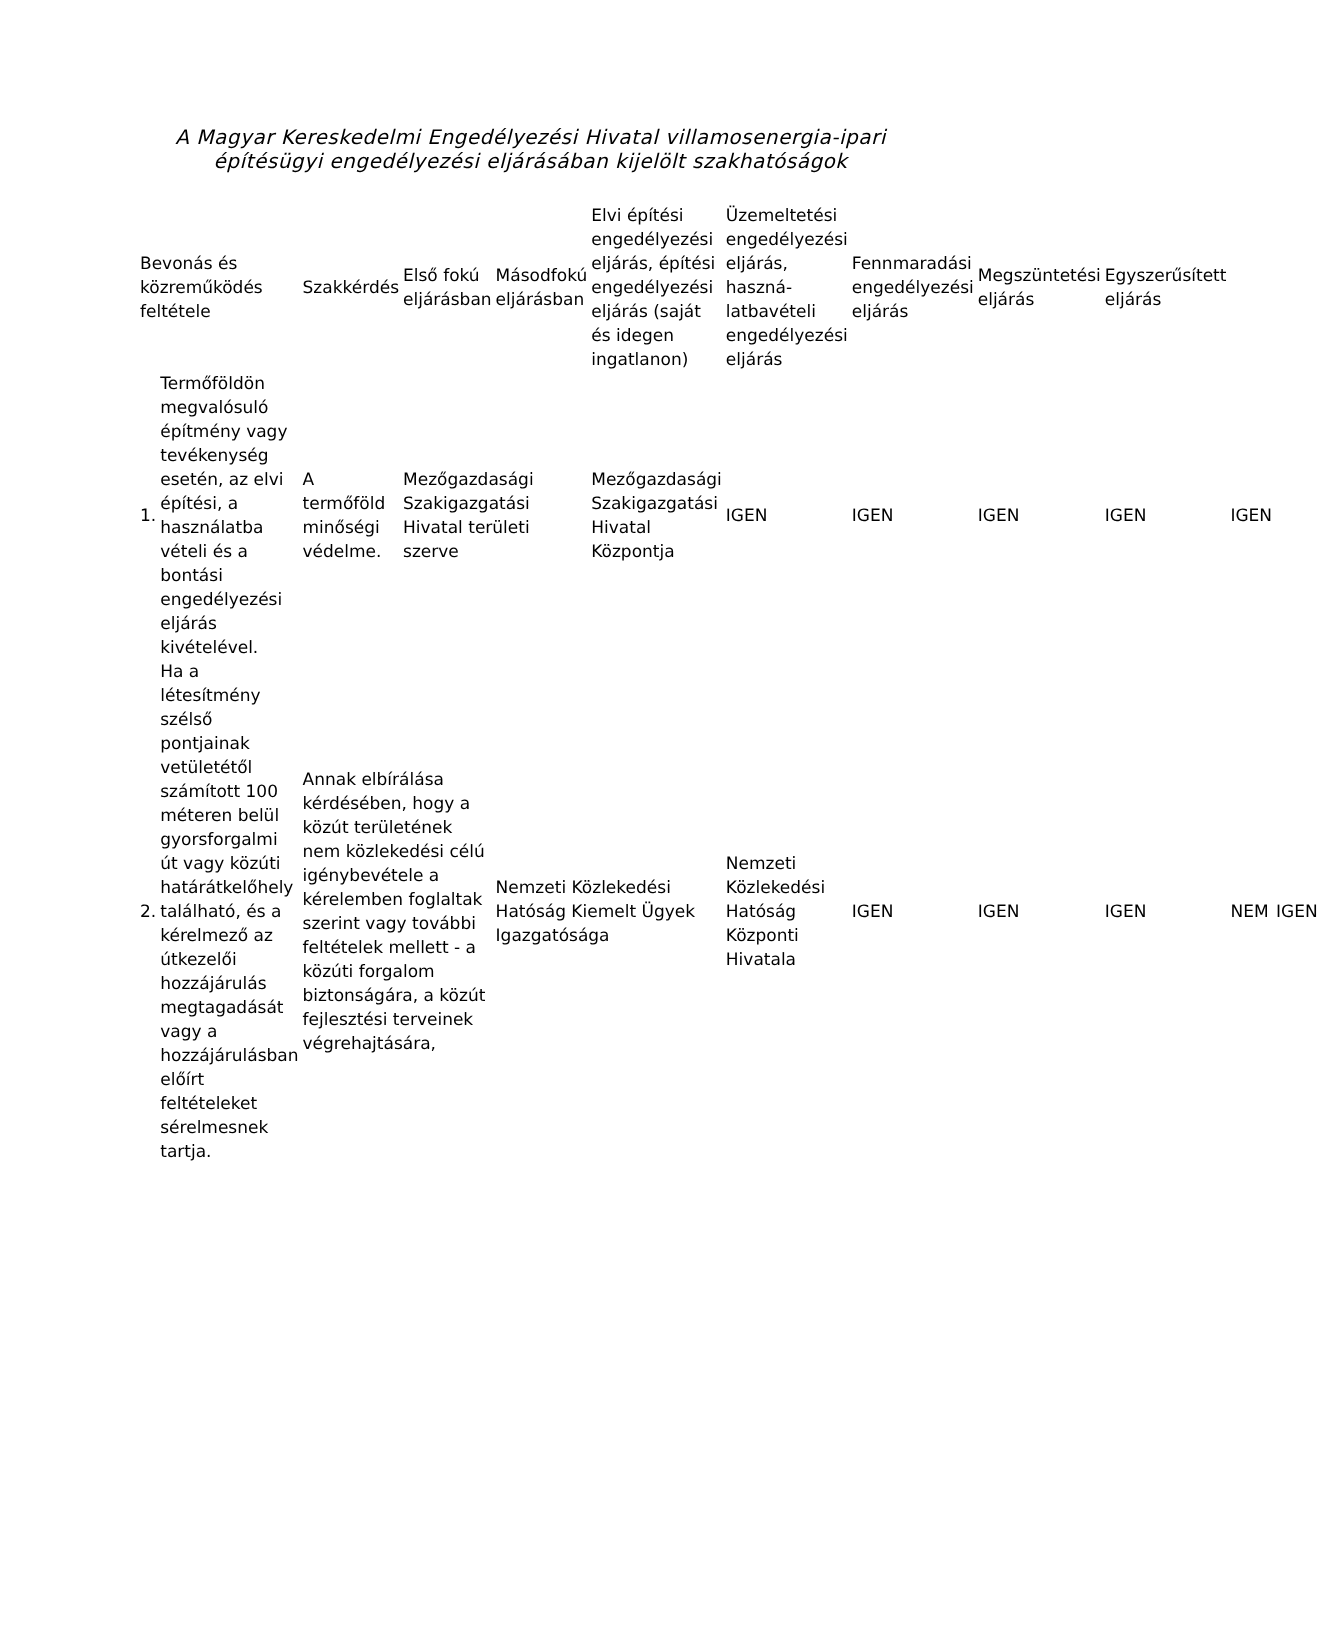A Magyar Kereskedelmi Engedélyezési Hivatal villamosenergia-ipari
építésügyi engedélyezési eljárásában kijelölt szakhatóságok
| Bevonás és közreműködés feltétele | | Szakkérdés | Első fokú eljárásban | Másodfokú eljárásban | Elvi építési engedélyezési eljárás, építési engedélyezési eljárás (saját és idegen ingatlanon) | Üzemeltetési engedélyezési eljárás, haszná-latbavételi engedélyezési eljárás | Fennmaradási engedélyezési eljárás | Megszüntetési eljárás | Egyszerűsített eljárás | | |
| --- | --- | --- | --- | --- | --- | --- | --- | --- | --- | --- | --- |
| 1. | Termőföldön megvalósuló építmény vagy tevékenység esetén, az elvi építési, a használatba vételi és a bontási engedélyezési eljárás kivételével. | A termőföld minőségi védelme. | Mezőgazdasági Szakigazgatási Hivatal területi szerve | | Mezőgazdasági Szakigazgatási Hivatal Központja | IGEN | IGEN | IGEN | IGEN | IGEN | |
| 2. | Ha a létesítmény szélső pontjainak vetületétől számított 100 méteren belül gyorsforgalmi út vagy közúti határátkelőhely található, és a kérelmező az útkezelői hozzájárulás megtagadását vagy a hozzájárulásban előírt feltételeket sérelmesnek tartja. | Annak elbírálása kérdésében, hogy a közút területének nem közlekedési célú igénybevétele a kérelemben foglaltak szerint vagy további feltételek mellett - a közúti forgalom biztonságára, a közút fejlesztési terveinek végrehajtására, | | Nemzeti Közlekedési Hatóság Kiemelt Ügyek Igazgatósága | | Nemzeti Közlekedési Hatóság Központi Hivatala | IGEN | IGEN | IGEN | NEM | IGEN |